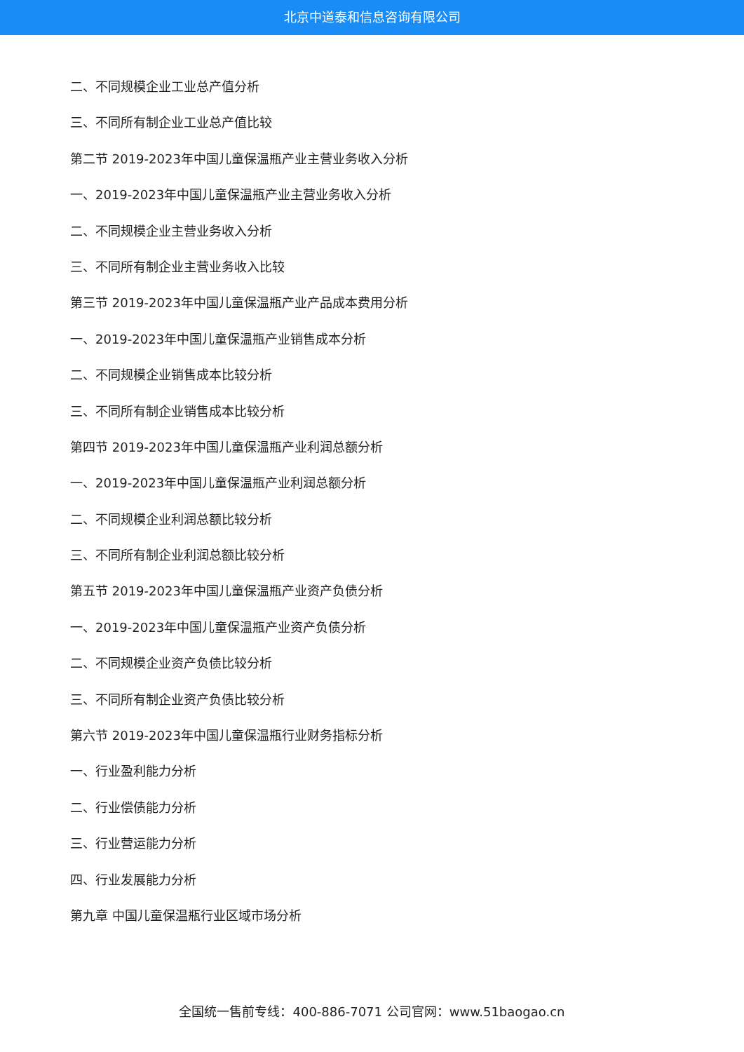北京中道泰和信息咨询有限公司
二、不同规模企业工业总产值分析
三、不同所有制企业工业总产值比较
第二节 2019-2023年中国儿童保温瓶产业主营业务收入分析
一、2019-2023年中国儿童保温瓶产业主营业务收入分析
二、不同规模企业主营业务收入分析
三、不同所有制企业主营业务收入比较
第三节 2019-2023年中国儿童保温瓶产业产品成本费用分析
一、2019-2023年中国儿童保温瓶产业销售成本分析
二、不同规模企业销售成本比较分析
三、不同所有制企业销售成本比较分析
第四节 2019-2023年中国儿童保温瓶产业利润总额分析
一、2019-2023年中国儿童保温瓶产业利润总额分析
二、不同规模企业利润总额比较分析
三、不同所有制企业利润总额比较分析
第五节 2019-2023年中国儿童保温瓶产业资产负债分析
一、2019-2023年中国儿童保温瓶产业资产负债分析
二、不同规模企业资产负债比较分析
三、不同所有制企业资产负债比较分析
第六节 2019-2023年中国儿童保温瓶行业财务指标分析
一、行业盈利能力分析
二、行业偿债能力分析
三、行业营运能力分析
四、行业发展能力分析
第九章 中国儿童保温瓶行业区域市场分析
全国统一售前专线：400-886-7071 公司官网：www.51baogao.cn